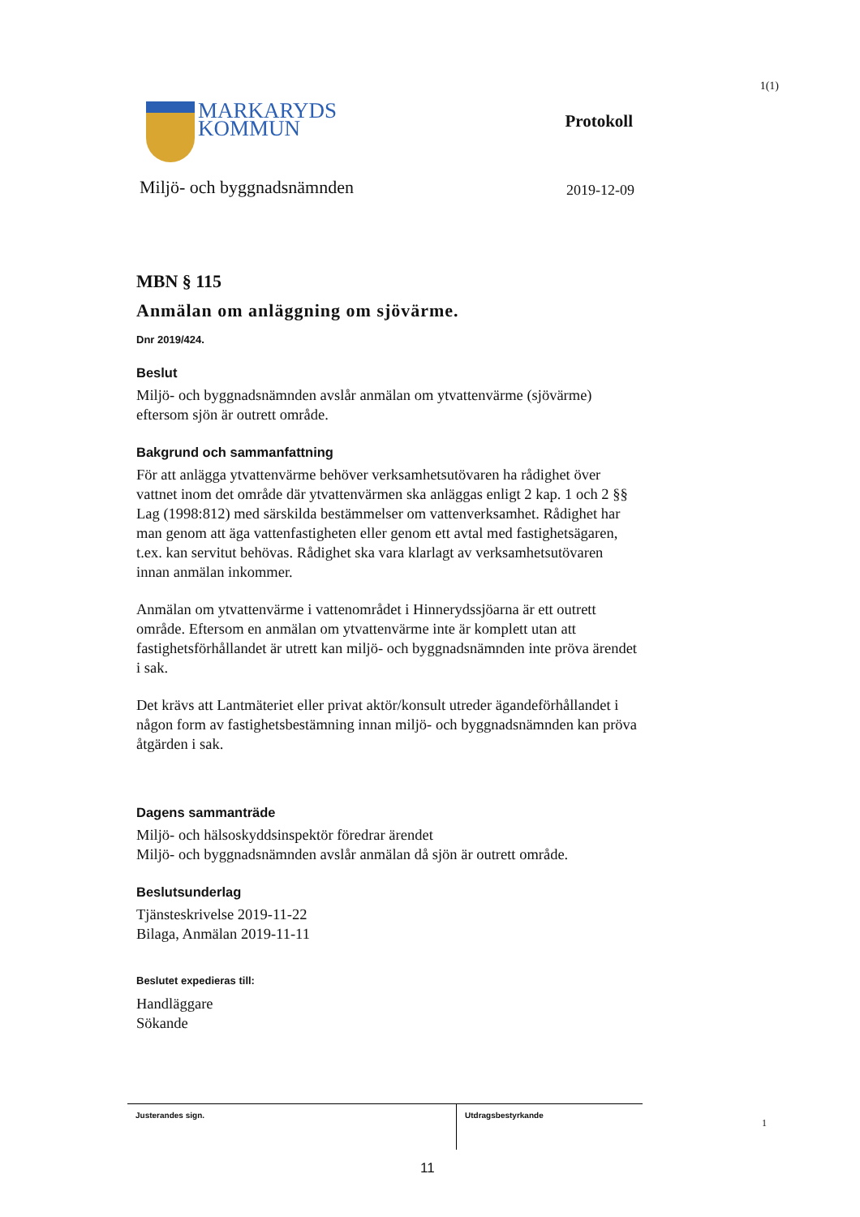1(1)
MARKARYDS
KOMMUN
Protokoll
Miljö- och byggnadsnämnden 2019-12-09
MBN § 115
Anmälan om anläggning om sjövärme.
Dnr 2019/424.
Beslut
Miljö- och byggnadsnämnden avslår anmälan om ytvattenvärme (sjövärme) eftersom sjön är outrett område.
Bakgrund och sammanfattning
För att anlägga ytvattenvärme behöver verksamhetsutövaren ha rådighet över vattnet inom det område där ytvattenvärmen ska anläggas enligt 2 kap. 1 och 2 §§ Lag (1998:812) med särskilda bestämmelser om vattenverksamhet. Rådighet har man genom att äga vattenfastigheten eller genom ett avtal med fastighetsägaren, t.ex. kan servitut behövas. Rådighet ska vara klarlagt av verksamhetsutövaren innan anmälan inkommer.
Anmälan om ytvattenvärme i vattenområdet i Hinnerydssjöarna är ett outrett område. Eftersom en anmälan om ytvattenvärme inte är komplett utan att fastighetsförhållandet är utrett kan miljö- och byggnadsnämnden inte pröva ärendet i sak.
Det krävs att Lantmäteriet eller privat aktör/konsult utreder ägandeförhållandet i någon form av fastighetsbestämning innan miljö- och byggnadsnämnden kan pröva åtgärden i sak.
Dagens sammanträde
Miljö- och hälsoskyddsinspektör föredrar ärendet
Miljö- och byggnadsnämnden avslår anmälan då sjön är outrett område.
Beslutsunderlag
Tjänsteskrivelse 2019-11-22
Bilaga, Anmälan 2019-11-11
Beslutet expedieras till:
Handläggare
Sökande
Justerandes sign. Utdragsbestyrkande
1
11